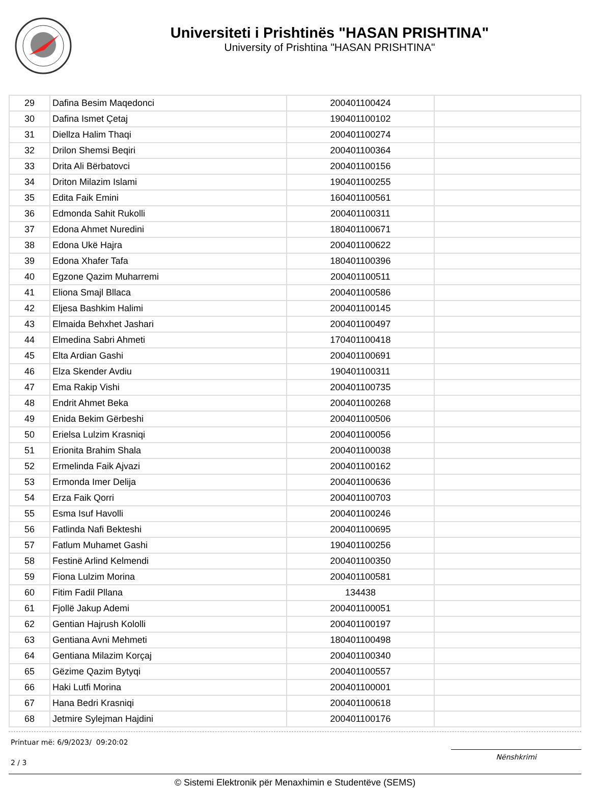Universiteti i Prishtinës "HASAN PRISHTINA"
University of Prishtina "HASAN PRISHTINA"
| 29 | Dafina Besim Maqedonci | 200401100424 | |
| 30 | Dafina Ismet Çetaj | 190401100102 | |
| 31 | Diellza Halim Thaqi | 200401100274 | |
| 32 | Drilon Shemsi Beqiri | 200401100364 | |
| 33 | Drita Ali Bërbatovci | 200401100156 | |
| 34 | Driton Milazim Islami | 190401100255 | |
| 35 | Edita Faik Emini | 160401100561 | |
| 36 | Edmonda Sahit Rukolli | 200401100311 | |
| 37 | Edona Ahmet Nuredini | 180401100671 | |
| 38 | Edona Ukë Hajra | 200401100622 | |
| 39 | Edona Xhafer Tafa | 180401100396 | |
| 40 | Egzone Qazim Muharremi | 200401100511 | |
| 41 | Eliona Smajl Bllaca | 200401100586 | |
| 42 | Eljesa Bashkim Halimi | 200401100145 | |
| 43 | Elmaida Behxhet Jashari | 200401100497 | |
| 44 | Elmedina Sabri Ahmeti | 170401100418 | |
| 45 | Elta Ardian Gashi | 200401100691 | |
| 46 | Elza Skender Avdiu | 190401100311 | |
| 47 | Ema Rakip Vishi | 200401100735 | |
| 48 | Endrit Ahmet Beka | 200401100268 | |
| 49 | Enida Bekim Gërbeshi | 200401100506 | |
| 50 | Erielsa Lulzim Krasniqi | 200401100056 | |
| 51 | Erionita Brahim Shala | 200401100038 | |
| 52 | Ermelinda Faik Ajvazi | 200401100162 | |
| 53 | Ermonda Imer Delija | 200401100636 | |
| 54 | Erza Faik Qorri | 200401100703 | |
| 55 | Esma Isuf Havolli | 200401100246 | |
| 56 | Fatlinda Nafi Bekteshi | 200401100695 | |
| 57 | Fatlum Muhamet Gashi | 190401100256 | |
| 58 | Festinë Arlind Kelmendi | 200401100350 | |
| 59 | Fiona Lulzim Morina | 200401100581 | |
| 60 | Fitim Fadil Pllana | 134438 | |
| 61 | Fjollë Jakup Ademi | 200401100051 | |
| 62 | Gentian Hajrush Kololli | 200401100197 | |
| 63 | Gentiana Avni Mehmeti | 180401100498 | |
| 64 | Gentiana Milazim Korçaj | 200401100340 | |
| 65 | Gëzime Qazim Bytyqi | 200401100557 | |
| 66 | Haki Lutfi Morina | 200401100001 | |
| 67 | Hana Bedri Krasniqi | 200401100618 | |
| 68 | Jetmire Sylejman Hajdini | 200401100176 | |
Printuar më: 6/9/2023/ 09:20:02
2 / 3
Nënshkrimi
© Sistemi Elektronik për Menaxhimin e Studentëve (SEMS)